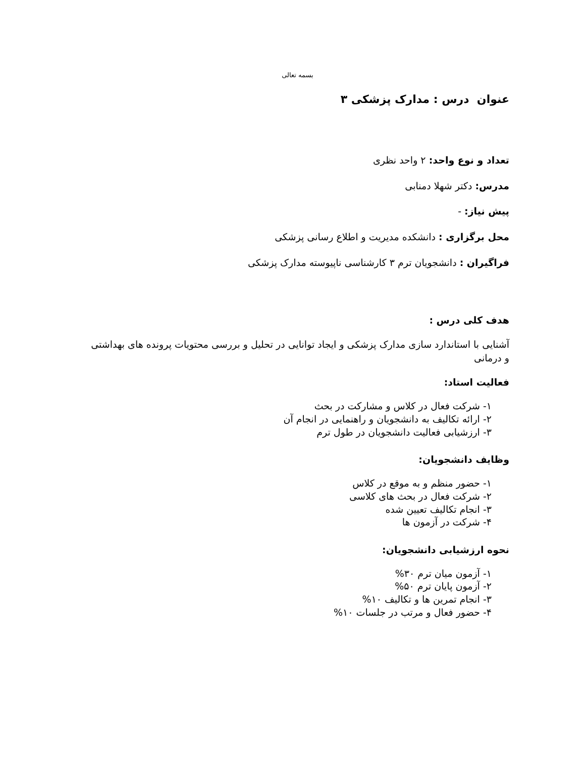بسمه تعالی
عنوان درس : مدارک پزشکی ۳
تعداد و نوع واحد: ۲ واحد نظری
مدرس: دکتر شهلا دمنابی
پیش نیاز: -
محل برگزاری : دانشکده مدیریت و اطلاع رسانی پزشکی
فراگیران : دانشجویان ترم ۳ کارشناسی ناپیوسته مدارک پزشکی
هدف کلی درس :
آشنایی با استاندارد سازی مدارک پزشکی و ایجاد توانایی در تحلیل و بررسی محتویات پرونده های بهداشتی و درمانی
فعالیت استاد:
۱- شرکت فعال در کلاس و مشارکت در بحث
۲- ارائه تکالیف به دانشجویان و راهنمایی در انجام آن
۳- ارزشیابی فعالیت دانشجویان در طول ترم
وظایف دانشجویان:
۱- حضور منظم و به موقع در کلاس
۲- شرکت فعال در بحث های کلاسی
۳- انجام تکالیف تعیین شده
۴- شرکت در آزمون ها
نحوه ارزشیابی دانشجویان:
۱- آزمون میان ترم ۳۰%
۲- آزمون پایان ترم ۵۰%
۳- انجام تمرین ها و تکالیف ۱۰%
۴- حضور فعال و مرتب در جلسات ۱۰%